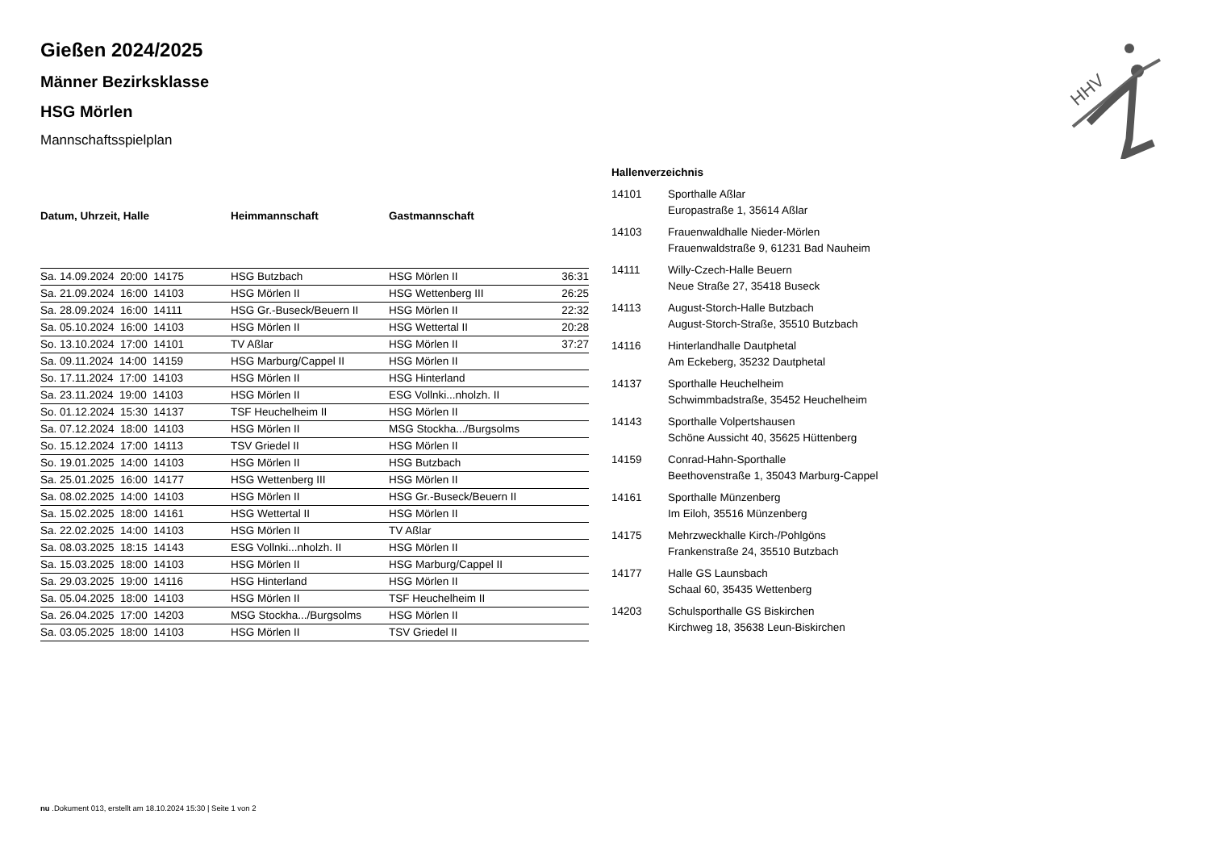Gießen 2024/2025
Männer Bezirksklasse
HSG Mörlen
Mannschaftsspielplan
| Datum, Uhrzeit, Halle | Heimmannschaft | Gastmannschaft | |
| --- | --- | --- | --- |
| Sa. 14.09.2024 20:00 14175 | HSG Butzbach | HSG Mörlen II | 36:31 |
| Sa. 21.09.2024 16:00 14103 | HSG Mörlen II | HSG Wettenberg III | 26:25 |
| Sa. 28.09.2024 16:00 14111 | HSG Gr.-Buseck/Beuern II | HSG Mörlen II | 22:32 |
| Sa. 05.10.2024 16:00 14103 | HSG Mörlen II | HSG Wettertal II | 20:28 |
| So. 13.10.2024 17:00 14101 | TV Aßlar | HSG Mörlen II | 37:27 |
| Sa. 09.11.2024 14:00 14159 | HSG Marburg/Cappel II | HSG Mörlen II | |
| So. 17.11.2024 17:00 14103 | HSG Mörlen II | HSG Hinterland | |
| Sa. 23.11.2024 19:00 14103 | HSG Mörlen II | ESG Vollnki...nholzh. II | |
| So. 01.12.2024 15:30 14137 | TSF Heuchelheim II | HSG Mörlen II | |
| Sa. 07.12.2024 18:00 14103 | HSG Mörlen II | MSG Stockha.../Burgsolms | |
| So. 15.12.2024 17:00 14113 | TSV Griedel II | HSG Mörlen II | |
| So. 19.01.2025 14:00 14103 | HSG Mörlen II | HSG Butzbach | |
| Sa. 25.01.2025 16:00 14177 | HSG Wettenberg III | HSG Mörlen II | |
| Sa. 08.02.2025 14:00 14103 | HSG Mörlen II | HSG Gr.-Buseck/Beuern II | |
| Sa. 15.02.2025 18:00 14161 | HSG Wettertal II | HSG Mörlen II | |
| Sa. 22.02.2025 14:00 14103 | HSG Mörlen II | TV Aßlar | |
| Sa. 08.03.2025 18:15 14143 | ESG Vollnki...nholzh. II | HSG Mörlen II | |
| Sa. 15.03.2025 18:00 14103 | HSG Mörlen II | HSG Marburg/Cappel II | |
| Sa. 29.03.2025 19:00 14116 | HSG Hinterland | HSG Mörlen II | |
| Sa. 05.04.2025 18:00 14103 | HSG Mörlen II | TSF Heuchelheim II | |
| Sa. 26.04.2025 17:00 14203 | MSG Stockha.../Burgsolms | HSG Mörlen II | |
| Sa. 03.05.2025 18:00 14103 | HSG Mörlen II | TSV Griedel II | |
Hallenverzeichnis
| 14101 | Sporthalle Aßlar Europastraße 1, 35614 Aßlar |
| 14103 | Frauenwaldhalle Nieder-Mörlen Frauenwaldstraße 9, 61231 Bad Nauheim |
| 14111 | Willy-Czech-Halle Beuern Neue Straße 27, 35418 Buseck |
| 14113 | August-Storch-Halle Butzbach August-Storch-Straße, 35510 Butzbach |
| 14116 | Hinterlandhalle Dautphetal Am Eckeberg, 35232 Dautphetal |
| 14137 | Sporthalle Heuchelheim Schwimmbadstraße, 35452 Heuchelheim |
| 14143 | Sporthalle Volpertshausen Schöne Aussicht 40, 35625 Hüttenberg |
| 14159 | Conrad-Hahn-Sporthalle Beethovenstraße 1, 35043 Marburg-Cappel |
| 14161 | Sporthalle Münzenberg Im Eiloh, 35516 Münzenberg |
| 14175 | Mehrzweckhalle Kirch-/Pohlgöns Frankenstraße 24, 35510 Butzbach |
| 14177 | Halle GS Launsbach Schaal 60, 35435 Wettenberg |
| 14203 | Schulsporthalle GS Biskirchen Kirchweg 18, 35638 Leun-Biskirchen |
HHV
nu .Dokument 013, erstellt am 18.10.2024 15:30 | Seite 1 von 2